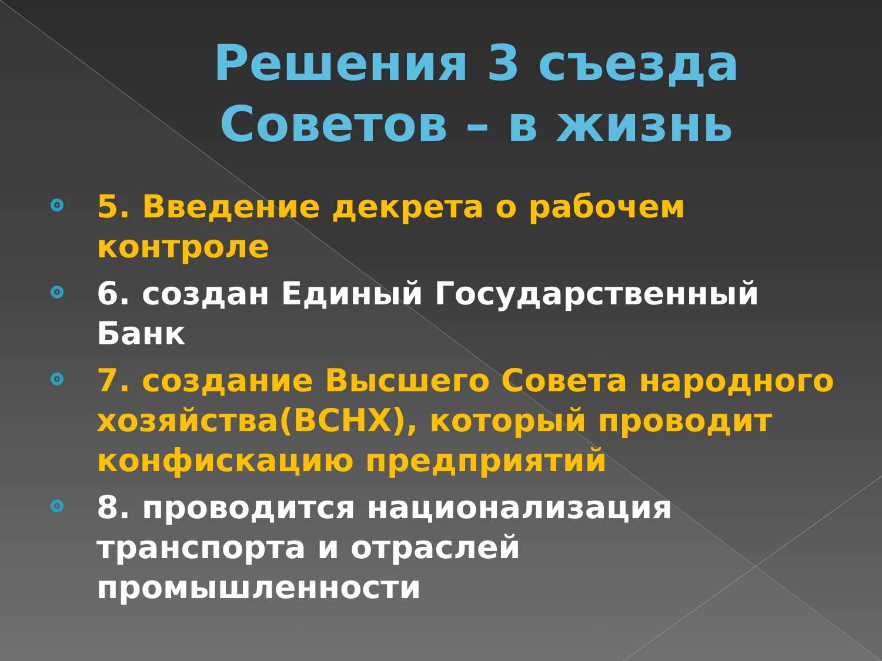Решения 3 съезда Советов – в жизнь
5. Введение декрета о рабочем контроле
6. создан Единый Государственный Банк
7. создание Высшего Совета народного хозяйства(ВСНХ), который проводит конфискацию предприятий
8. проводится национализация транспорта и отраслей промышленности